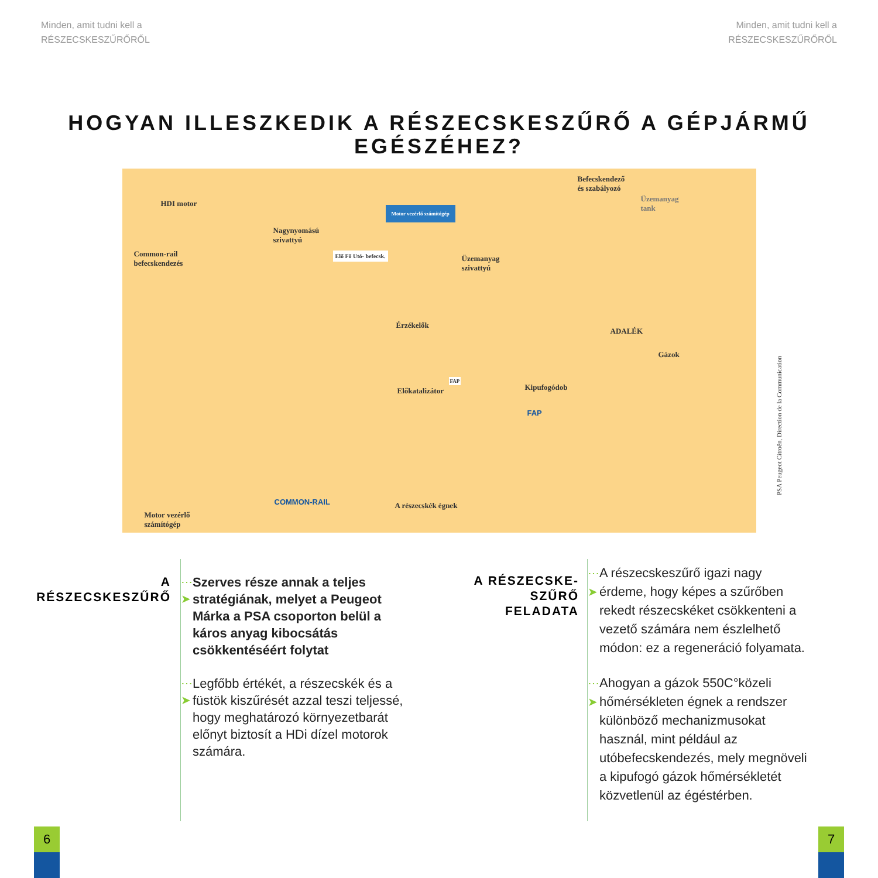Minden, amit tudni kell a
RÉSZECSKESZŰRŐRŐL
Minden, amit tudni kell a
RÉSZECSKESZŰRŐRŐL
HOGYAN ILLESZKEDIK A RÉSZECSKESZŰRŐ A GÉPJÁRMŰ
EGÉSZÉHEZ?
HDI motor
Common-rail
befecskendezés
Nagynyomású
szivattyú
Motor vezérlő számítógép
Elő Fő Utó- befecsk.
Befecskendező
és szabályozó
Üzemanyag
tank
Üzemanyag
szivattyú
Érzékelők
ADALÉK
Gázok
Előkatalizátor
FAP
Kipufogódob
FAP
COMMON-RAIL A részecskék égnek
Motor vezérlő
számítógép
PSA Peugeot Citroën, Direction de la Communication
A
RÉSZECSKESZŰRŐ
⋯➤ Szerves része annak a teljes stratégiának, melyet a Peugeot Márka a PSA csoporton belül a káros anyag kibocsátás csökkentéséért folytat
⋯➤ Legfőbb értékét, a részecskék és a füstök kiszűrését azzal teszi teljessé, hogy meghatározó környezetbarát előnyt biztosít a HDi dízel motorok számára.
A RÉSZECSKE-
SZŰRŐ
FELADATA
⋯➤ A részecskeszűrő igazi nagy érdeme, hogy képes a szűrőben rekedt részecskéket csökkenteni a vezető számára nem észlelhető módon: ez a regeneráció folyamata.
⋯➤ Ahogyan a gázok 550C°közeli hőmérsékleten égnek a rendszer különböző mechanizmusokat használ, mint például az utóbefecskendezés, mely megnöveli a kipufogó gázok hőmérsékletét közvetlenül az égéstérben.
6 7